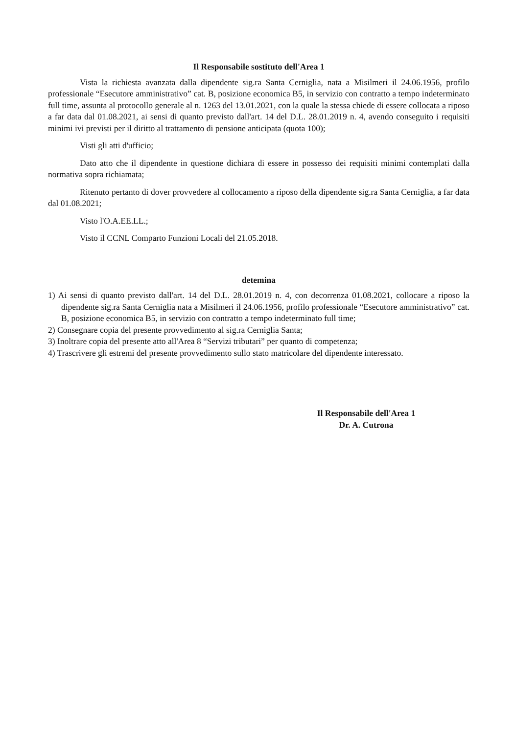Il Responsabile sostituto dell'Area 1
Vista la richiesta avanzata dalla dipendente sig.ra Santa Cerniglia, nata a Misilmeri il 24.06.1956, profilo professionale “Esecutore amministrativo” cat. B, posizione economica B5, in servizio con contratto a tempo indeterminato full time, assunta al protocollo generale al n. 1263 del 13.01.2021, con la quale la stessa chiede di essere collocata a riposo a far data dal 01.08.2021, ai sensi di quanto previsto dall'art. 14 del D.L. 28.01.2019 n. 4, avendo conseguito i requisiti minimi ivi previsti per il diritto al trattamento di pensione anticipata (quota 100);
Visti gli atti d'ufficio;
Dato atto che il dipendente in questione dichiara di essere in possesso dei requisiti minimi contemplati dalla normativa sopra richiamata;
Ritenuto pertanto di dover provvedere al collocamento a riposo della dipendente sig.ra Santa Cerniglia, a far data dal 01.08.2021;
Visto l'O.A.EE.LL.;
Visto il CCNL Comparto Funzioni Locali del 21.05.2018.
detemina
1) Ai sensi di quanto previsto dall'art. 14 del D.L. 28.01.2019 n. 4, con decorrenza 01.08.2021, collocare a riposo la dipendente sig.ra Santa Cerniglia nata a Misilmeri il 24.06.1956, profilo professionale “Esecutore amministrativo” cat. B, posizione economica B5, in servizio con contratto a tempo indeterminato full time;
2) Consegnare copia del presente provvedimento al sig.ra Cerniglia Santa;
3) Inoltrare copia del presente atto all'Area 8 “Servizi tributari” per quanto di competenza;
4) Trascrivere gli estremi del presente provvedimento sullo stato matricolare del dipendente interessato.
Il Responsabile dell'Area 1
Dr. A. Cutrona